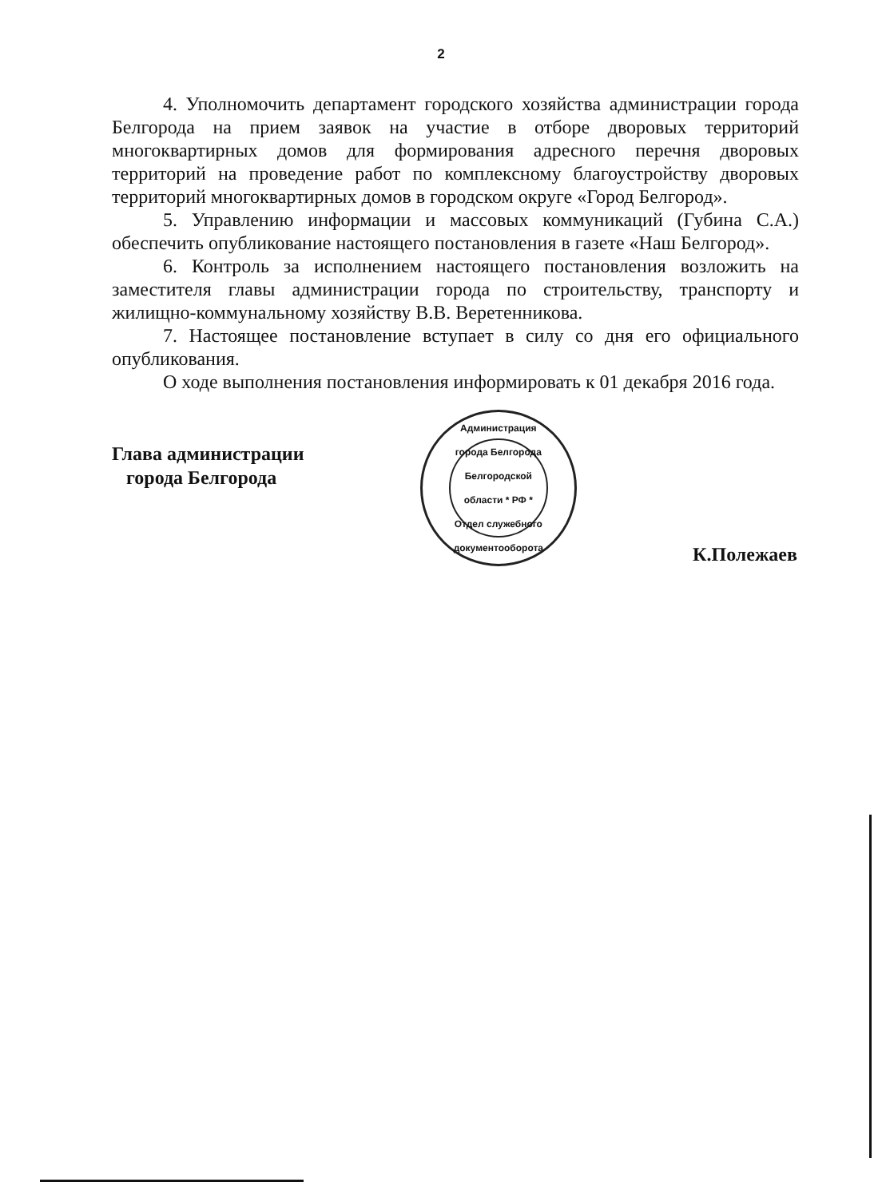2
4. Уполномочить департамент городского хозяйства администрации города Белгорода на прием заявок на участие в отборе дворовых территорий многоквартирных домов для формирования адресного перечня дворовых территорий на проведение работ по комплексному благоустройству дворовых территорий многоквартирных домов в городском округе «Город Белгород».
5. Управлению информации и массовых коммуникаций (Губина С.А.) обеспечить опубликование настоящего постановления в газете «Наш Белгород».
6. Контроль за исполнением настоящего постановления возложить на заместителя главы администрации города по строительству, транспорту и жилищно-коммунальному хозяйству В.В. Веретенникова.
7. Настоящее постановление вступает в силу со дня его официального опубликования.
О ходе выполнения постановления информировать к 01 декабря 2016 года.
Глава администрации
города Белгорода
Администрация города Белгорода Белгородской области * РФ *
Отдел служебного документооборота
К.Полежаев